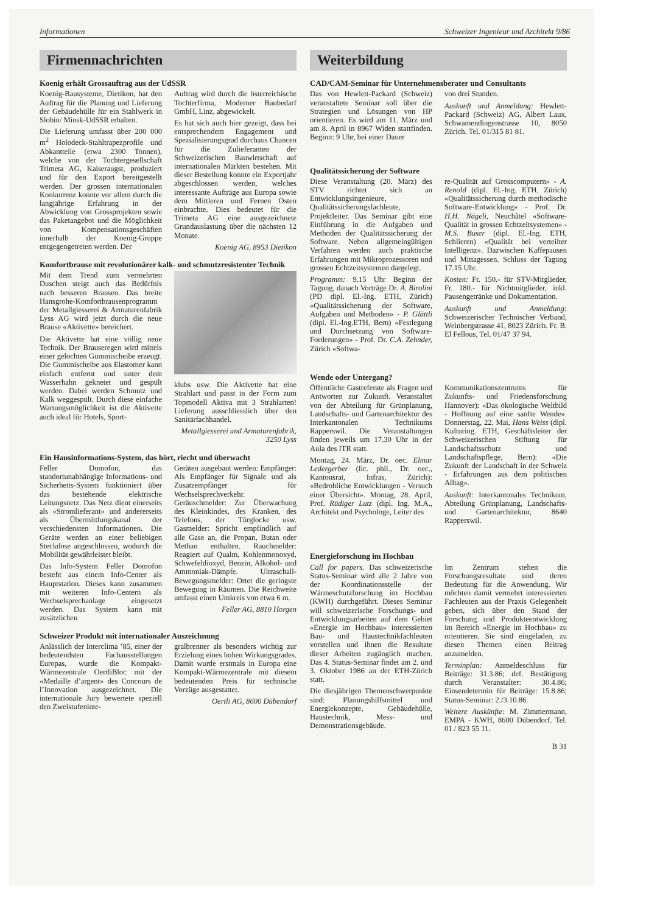Informationen Schweizer Ingenieur und Architekt 9/86
Firmennachrichten
Koenig erhält Grossauftrag aus der UdSSR
Koenig-Bausysteme, Dietikon, hat den Auftrag für die Planung und Lieferung der Gebäudehülle für ein Stahlwerk in Slobin/ Minsk-UdSSR erhalten.
Die Lieferung umfasst über 200 000 m<sup>2</sup> Holodeck-Stahltrapezprofile und Abkantteile (etwa 2300 Tonnen), welche von der Tochtergesellschaft Trimeta AG, Kaiseraugst, produziert und für den Export bereitgestellt werden. Der grossen internationalen Konkurrenz konnte vor allem durch die langjährige Erfahrung in der Abwicklung von Grossprojekten sowie das Paketangebot und die Möglichkeit von Kompensationsgeschäften innerhalb der Koenig-Gruppe entgegengetreten werden. Der
Auftrag wird durch die österreichische Tochterfirma, Moderner Baubedarf GmbH, Linz, abgewickelt.
Es hat sich auch hier gezeigt, dass bei entsprechendem Engagement und Spezialisierungsgrad durchaus Chancen für die Zulieferanten der Schweizerischen Bauwirtschaft auf internationalen Märkten bestehen. Mit dieser Bestellung konnte ein Exportjahr abgeschlossen werden, welches interessante Aufträge aus Europa sowie dem Mittleren und Fernen Osten einbrachte. Dies bedeutet für die Trimeta AG eine ausgezeichnete Grundauslastung über die nächsten 12 Monate.
Koenig AG, 8953 Dietikon
Komfortbrause mit revolutionärer kalk- und schmutzresistenter Technik
Mit dem Trend zum vermehrten Duschen steigt auch das Bedürfnis nach besseren Brausen. Das breite Hansgrohe-Komfortbrausenprogramm der Metallgiesserei & Armaturenfabrik Lyss AG wird jetzt durch die neue Brause «Aktivette» bereichert.
Die Aktivette hat eine völlig neue Technik. Der Brauseregen wird mittels einer gelochten Gummischeibe erzeugt. Die Gummischeibe aus Elastomer kann einfach entfernt und unter dem Wasserhahn geknetet und gespült werden. Dabei werden Schmutz und Kalk weggespült. Durch diese einfache Wartungsmöglichkeit ist die Aktivette auch ideal für Hotels, Sport-
klubs usw. Die Aktivette hat eine Strahlart und passt in der Form zum Topmodell Aktiva mit 3 Strahlarten! Lieferung ausschliesslich über den Sanitärfachhandel.
Metallgiesserei und Armaturenfabrik, 3250 Lyss
Ein Hausinformations-System, das hört, riecht und überwacht
Feller Domofon, das standortunabhängige Informations- und Sicherheits-System funktioniert über das bestehende elektrische Leitungsnetz. Das Netz dient einerseits als «Stromlieferant» und andererseits als Übermittlungskanal der verschiedensten Informationen. Die Geräte werden an einer beliebigen Steckdose angeschlossen, wodurch die Mobilität gewährleistet bleibt.
Das Info-System Feller Domofon besteht aus einem Info-Center als Hauptstation. Dieses kann zusammen mit weiteren Info-Centern als Wechselsprechanlage eingesetzt werden. Das System kann mit zusätzlichen
Geräten ausgebaut werden: Empfänger: Als Empfänger für Signale und als Zusatzempfänger für Wechselsprechverkehr. Geräuschmelder: Zur Überwachung des Kleinkindes, des Kranken, des Telefons, der Türglocke usw. Gasmelder: Spricht empfindlich auf alle Gase an, die Propan, Butan oder Methan enthalten. Rauchmelder: Reagiert auf Qualm, Kohlenmonoxyd, Schwefeldioxyd, Benzin, Alkohol- und Ammoniak-Dämpfe. Ultraschall-Bewegungsmelder: Ortet die geringste Bewegung in Räumen. Die Reichweite umfasst einen Umkreis von etwa 6 m.
Feller AG, 8810 Horgen
Schweizer Produkt mit internationaler Auszeichnung
Anlässlich der Interclima ’85, einer der bedeutendsten Fachausstellungen Europas, wurde die Kompakt-Wärmezentrale OertliBloc mit der «Medaille d’argent» des Concours de l’Innovation ausgezeichnet. Die internationale Jury bewertete speziell den Zweistufeninte-
gralbrenner als besonders wichtig zur Erzielung eines hohen Wirkungsgrades. Damit wurde erstmals in Europa eine Kompakt-Wärmezentrale mit diesem bedeutenden Preis für technische Vorzüge ausgestattet.
Oertli AG, 8600 Dübendorf
Weiterbildung
CAD/CAM-Seminar für Unternehmensberater und Consultants
Das von Hewlett-Packard (Schweiz) veranstaltete Seminar soll über die Strategien und Lösungen von HP orientieren. Es wird am 11. März und am 8. April in 8967 Widen stattfinden. Beginn: 9 Uhr, bei einer Dauer
von drei Stunden.
Auskunft und Anmeldung: Hewlett-Packard (Schweiz) AG, Albert Laux, Schwamendingenstrasse 10, 8050 Zürich. Tel. 01/315 81 81.
Qualitätssicherung der Software
Diese Veranstaltung (20. März) des STV richtet sich an Entwicklungsingenieure, Qualitätssicherungsfachleute, Projektleiter. Das Seminar gibt eine Einführung in die Aufgaben und Methoden der Qualitätssicherung der Software. Neben allgemeingültigen Verfahren werden auch praktische Erfahrungen mit Mikroprozessoren und grossen Echtzeitsystemen dargelegt.
Programm: 9.15 Uhr Beginn der Tagung, danach Vorträge Dr. A. Birolini (PD dipl. El.-Ing. ETH, Zürich) «Qualitätssicherung der Software, Aufgaben und Methoden» - P. Glättli (dipl. El.-Ing.ETH, Bern) «Festlegung und Durchsetzung von Software-Forderungen» - Prof. Dr. C.A. Zehnder, Zürich «Softwa-
re-Qualität auf Grosscomputern» - A. Renold (dipl. El.-Ing. ETH, Zürich) «Qualitätssicherung durch methodische Software-Entwicklung» - Prof. Dr. H.H. Nägeli, Neuchâtel «Software-Qualität in grossen Echtzeitsystemen» - M.S. Buser (dipl. El.-Ing. ETH, Schlieren) «Qualität bei verteilter Intelligenz». Dazwischen Kaffepausen und Mittagessen. Schluss der Tagung 17.15 Uhr.
Kosten: Fr. 150.- für STV-Mitglieder, Fr. 180.- für Nichtmitglieder, inkl. Pausengetränke und Dokumentation.
Auskunft und Anmeldung: Schweizerischer Technischer Verband, Weinbergstrasse 41, 8023 Zürich. Fr. B. El Fellous, Tel. 01/47 37 94.
Wende oder Untergang?
Öffentliche Gastreferate als Fragen und Antworten zur Zukunft. Veranstaltet von der Abteilung für Grünplanung, Landschafts- und Gartenarchitektur des Interkantonalen Technikums Rapperswil. Die Veranstaltungen finden jeweils um 17.30 Uhr in der Aula des ITR statt.
Montag, 24. März, Dr. oec. Elmar Ledergerber (lic. phil., Dr. oec., Kantonsrat, Infras, Zürich): «Bedrohliche Entwicklungen - Versuch einer Übersicht». Montag, 28. April, Prof. Rüdiger Lutz (dipl. Ing. M.A., Architekt und Psychologe, Leiter des
Kommunikationszentrums für Zukunfts- und Friedensforschung Hannover): «Das ökologische Weltbild - Hoffnung auf eine sanfte Wende». Donnerstag, 22. Mai, Hans Weiss (dipl. Kulturing. ETH, Geschäftsleiter der Schweizerischen Stiftung für Landschaftsschutz und Landschaftspflege, Bern): «Die Zukunft der Landschaft in der Schweiz - Erfahrungen aus dem politischen Alltag».
Auskunft: Interkantonales Technikum, Abteilung Grünplanung, Landschafts- und Gartenarchitektur, 8640 Rapperswil.
Energieforschung im Hochbau
Call for papers. Das schweizerische Status-Seminar wird alle 2 Jahre von der Koordinationsstelle der Wärmeschutzforschung im Hochbau (KWH) durchgeführt. Dieses Seminar will schweizerische Forschungs- und Entwicklungsarbeiten auf dem Gebiet «Energie im Hochbau» interessierten Bau- und Haustechnikfachleuten vorstellen und ihnen die Resultate dieser Arbeiten zugänglich machen. Das 4. Status-Seminar findet am 2. und 3. Oktober 1986 an der ETH-Zürich statt.
Die diesjährigen Themenschwerpunkte sind: Planungshilfsmittel und Energiekonzepte, Gebäudehülle, Haustechnik, Mess- und Demonstrationsgebäude.
Im Zentrum stehen die Forschungsresultate und deren Bedeutung für die Anwendung. Wir möchten damit vermehrt interessierten Fachleuten aus der Praxis Gelegenheit geben, sich über den Stand der Forschung und Produkteentwicklung im Bereich «Energie im Hochbau» zu orientieren. Sie sind eingeladen, zu diesen Themen einen Beitrag anzumelden.
Terminplan: Anmeldeschluss für Beiträge: 31.3.86; def. Bestätigung durch Veranstalter: 30.4.86; Einsendetermin für Beiträge: 15.8.86; Status-Seminar: 2./3.10.86.
Weitere Auskünfte: M. Zimmermann, EMPA - KWH, 8600 Dübendorf. Tel. 01 / 823 55 11.
B 31